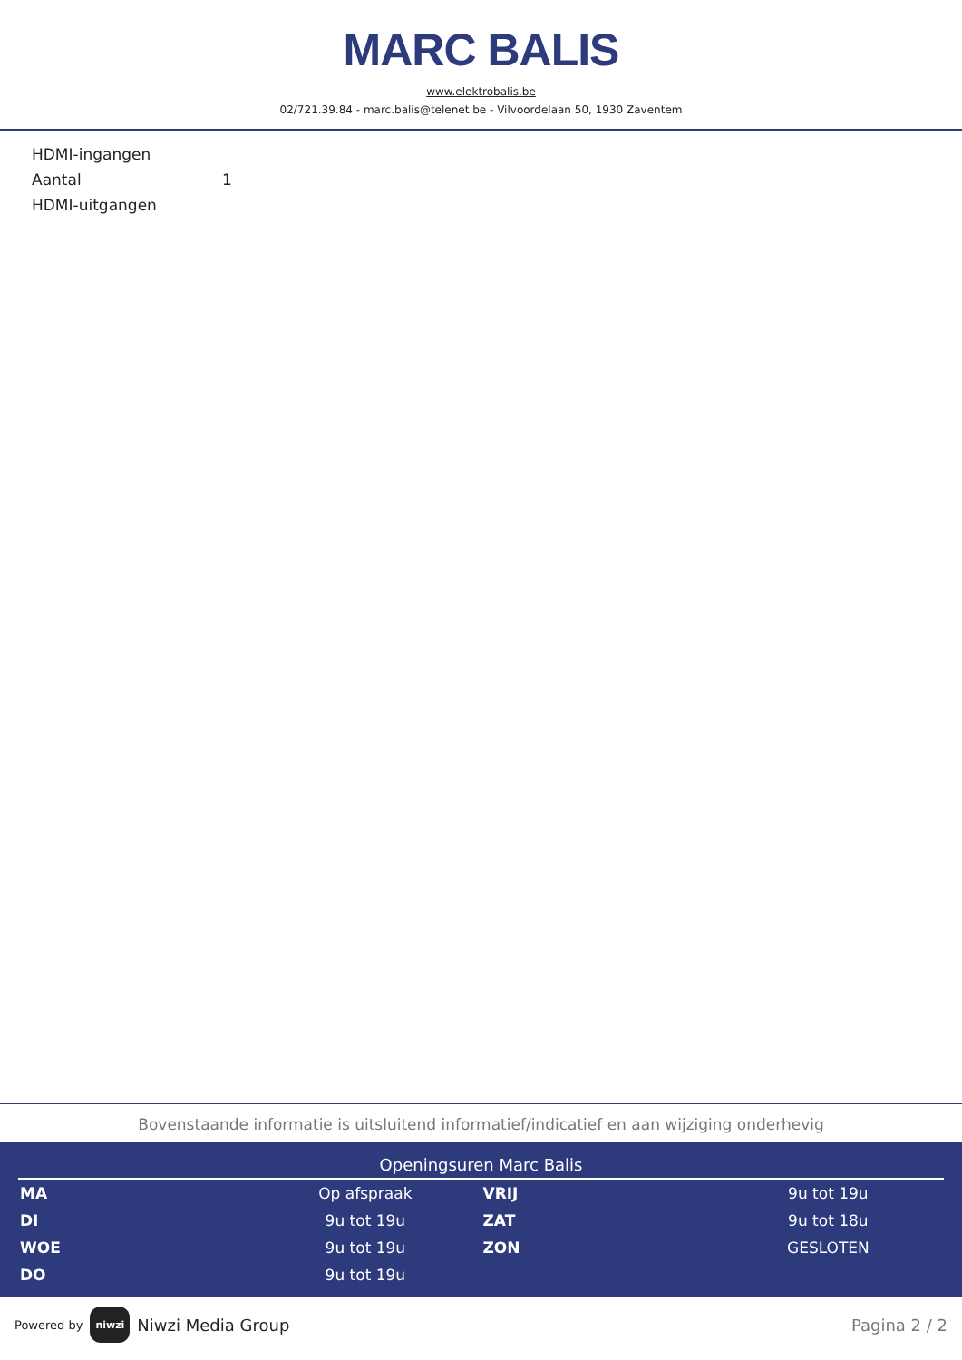MARC BALIS
www.elektrobalis.be
02/721.39.84 - marc.balis@telenet.be - Vilvoordelaan 50, 1930 Zaventem
| HDMI-ingangen | |
| Aantal | 1 |
| HDMI-uitgangen | |
Bovenstaande informatie is uitsluitend informatief/indicatief en aan wijziging onderhevig
Openingsuren Marc Balis
| MA | Op afspraak | VRIJ | 9u tot 19u |
| DI | 9u tot 19u | ZAT | 9u tot 18u |
| WOE | 9u tot 19u | ZON | GESLOTEN |
| DO | 9u tot 19u | | |
Powered by niwzi Niwzi Media Group
Pagina 2 / 2